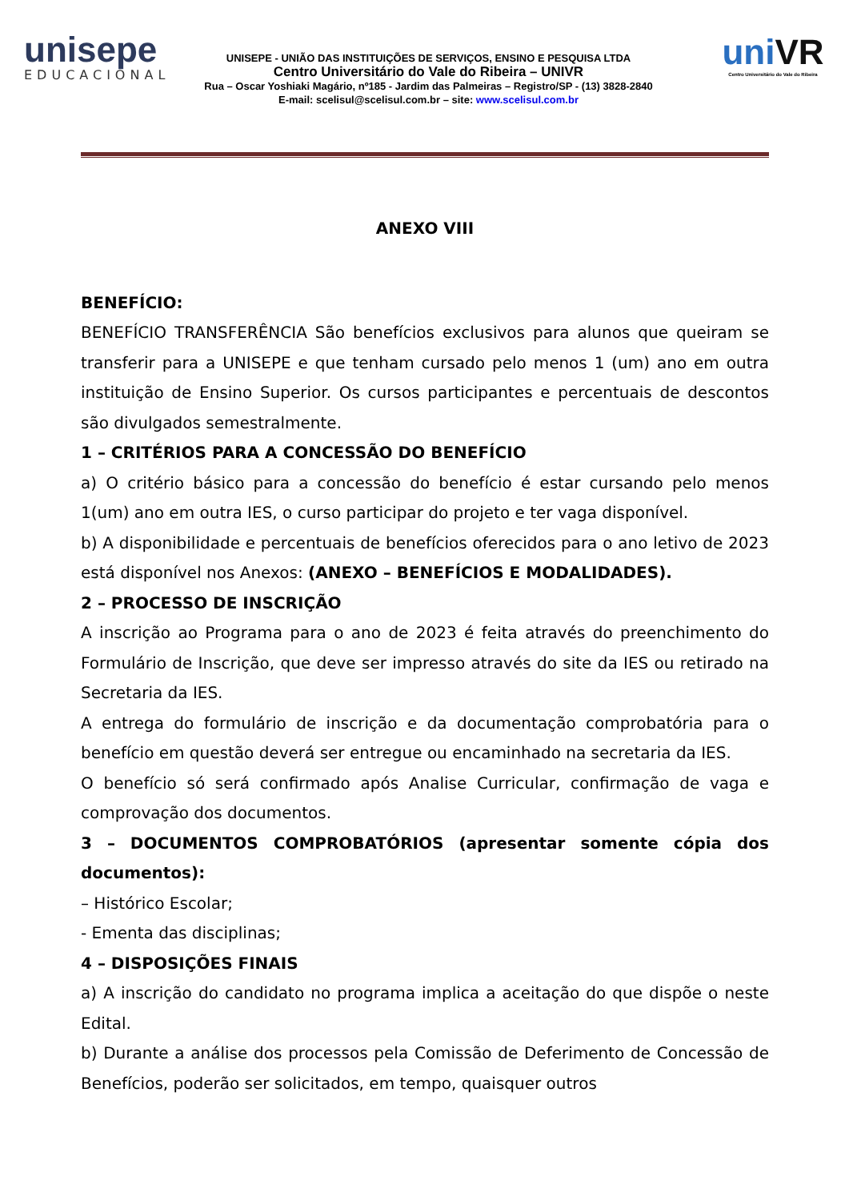unisepe
EDUCACIONAL
UNISEPE - UNIÃO DAS INSTITUIÇÕES DE SERVIÇOS, ENSINO E PESQUISA LTDA
Centro Universitário do Vale do Ribeira – UNIVR
Rua – Oscar Yoshiaki Magário, nº185 - Jardim das Palmeiras – Registro/SP - (13) 3828-2840
E-mail: scelisul@scelisul.com.br – site: www.scelisul.com.br
uniVR
Centro Universitário do Vale do Ribeira
ANEXO VIII
BENEFÍCIO:
BENEFÍCIO TRANSFERÊNCIA São benefícios exclusivos para alunos que queiram se transferir para a UNISEPE e que tenham cursado pelo menos 1 (um) ano em outra instituição de Ensino Superior. Os cursos participantes e percentuais de descontos são divulgados semestralmente.
1 – CRITÉRIOS PARA A CONCESSÃO DO BENEFÍCIO
a) O critério básico para a concessão do benefício é estar cursando pelo menos 1(um) ano em outra IES, o curso participar do projeto e ter vaga disponível.
b) A disponibilidade e percentuais de benefícios oferecidos para o ano letivo de 2023 está disponível nos Anexos: (ANEXO – BENEFÍCIOS E MODALIDADES).
2 – PROCESSO DE INSCRIÇÃO
A inscrição ao Programa para o ano de 2023 é feita através do preenchimento do Formulário de Inscrição, que deve ser impresso através do site da IES ou retirado na Secretaria da IES.
A entrega do formulário de inscrição e da documentação comprobatória para o benefício em questão deverá ser entregue ou encaminhado na secretaria da IES.
O benefício só será confirmado após Analise Curricular, confirmação de vaga e comprovação dos documentos.
3 – DOCUMENTOS COMPROBATÓRIOS (apresentar somente cópia dos documentos):
– Histórico Escolar;
- Ementa das disciplinas;
4 – DISPOSIÇÕES FINAIS
a) A inscrição do candidato no programa implica a aceitação do que dispõe o neste Edital.
b) Durante a análise dos processos pela Comissão de Deferimento de Concessão de Benefícios, poderão ser solicitados, em tempo, quaisquer outros